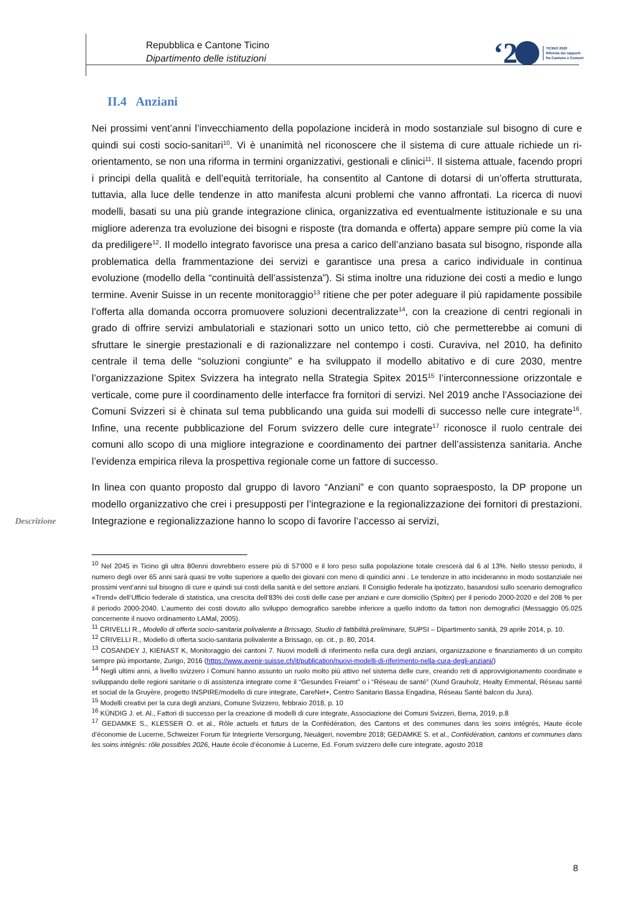Repubblica e Cantone Ticino
Dipartimento delle istituzioni
‘2
TICINO 2020
Riforma dei rapporti
fra Cantone e Comuni
Descrizione
II.4 Anziani
Nei prossimi vent’anni l’invecchiamento della popolazione inciderà in modo sostanziale sul bisogno di cure e quindi sui costi socio-sanitari<sup>10</sup>. Vi è unanimità nel riconoscere che il sistema di cure attuale richiede un ri-orientamento, se non una riforma in termini organizzativi, gestionali e clinici<sup>11</sup>. Il sistema attuale, facendo propri i principi della qualità e dell’equità territoriale, ha consentito al Cantone di dotarsi di un’offerta strutturata, tuttavia, alla luce delle tendenze in atto manifesta alcuni problemi che vanno affrontati. La ricerca di nuovi modelli, basati su una più grande integrazione clinica, organizzativa ed eventualmente istituzionale e su una migliore aderenza tra evoluzione dei bisogni e risposte (tra domanda e offerta) appare sempre più come la via da prediligere<sup>12</sup>. Il modello integrato favorisce una presa a carico dell’anziano basata sul bisogno, risponde alla problematica della frammentazione dei servizi e garantisce una presa a carico individuale in continua evoluzione (modello della “continuità dell’assistenza”). Si stima inoltre una riduzione dei costi a medio e lungo termine. Avenir Suisse in un recente monitoraggio<sup>13</sup> ritiene che per poter adeguare il più rapidamente possibile l’offerta alla domanda occorra promuovere soluzioni decentralizzate<sup>14</sup>, con la creazione di centri regionali in grado di offrire servizi ambulatoriali e stazionari sotto un unico tetto, ciò che permetterebbe ai comuni di sfruttare le sinergie prestazionali e di razionalizzare nel contempo i costi. Curaviva, nel 2010, ha definito centrale il tema delle “soluzioni congiunte” e ha sviluppato il modello abitativo e di cure 2030, mentre l’organizzazione Spitex Svizzera ha integrato nella Strategia Spitex 2015<sup>15</sup> l’interconnessione orizzontale e verticale, come pure il coordinamento delle interfacce fra fornitori di servizi. Nel 2019 anche l’Associazione dei Comuni Svizzeri si è chinata sul tema pubblicando una guida sui modelli di successo nelle cure integrate<sup>16</sup>. Infine, una recente pubblicazione del Forum svizzero delle cure integrate<sup>17</sup> riconosce il ruolo centrale dei comuni allo scopo di una migliore integrazione e coordinamento dei partner dell’assistenza sanitaria. Anche l’evidenza empirica rileva la prospettiva regionale come un fattore di successo.
In linea con quanto proposto dal gruppo di lavoro “Anziani” e con quanto sopraesposto, la DP propone un modello organizzativo che crei i presupposti per l’integrazione e la regionalizzazione dei fornitori di prestazioni. Integrazione e regionalizzazione hanno lo scopo di favorire l’accesso ai servizi,
<sup>10</sup> Nel 2045 in Ticino gli ultra 80enni dovrebbero essere più di 57'000 e il loro peso sulla popolazione totale crescerà dal 6 al 13%. Nello stesso periodo, il numero degli over 65 anni sarà quasi tre volte superiore a quello dei giovani con meno di quindici anni . Le tendenze in atto incideranno in modo sostanziale nei prossimi vent’anni sul bisogno di cure e quindi sui costi della sanità e del settore anziani. Il Consiglio federale ha ipotizzato, basandosi sullo scenario demografico «Trend» dell’Ufficio federale di statistica, una crescita dell’83% dei costi delle case per anziani e cure domicilio (Spitex) per il periodo 2000-2020 e del 208 % per il periodo 2000-2040. L’aumento dei costi dovuto allo sviluppo demografico sarebbe inferiore a quello indotto da fattori non demografici (Messaggio 05.025 concernente il nuovo ordinamento LAMal, 2005).
<sup>11</sup> CRIVELLI R., Modello di offerta socio-sanitaria polivalente a Brissago, Studio di fattibilità preliminare, SUPSI – Dipartimento sanità, 29 aprile 2014, p. 10.
<sup>12</sup> CRIVELLI R., Modello di offerta socio-sanitaria polivalente a Brissago, op. cit., p. 80, 2014.
<sup>13</sup> COSANDEY J, KIENAST K, Monitoraggio dei cantoni 7. Nuovi modelli di riferimento nella cura degli anziani, organizzazione e finanziamento di un compito sempre più importante, Zurigo, 2016 (https://www.avenir-suisse.ch/it/publication/nuovi-modelli-di-riferimento-nella-cura-degli-anziani/)
<sup>14</sup> Negli ultimi anni, a livello svizzero i Comuni hanno assunto un ruolo molto più attivo nel sistema delle cure, creando reti di approvvigionamento coordinate e sviluppando delle regioni sanitarie o di assistenza integrate come il “Gesundes Freiamt” o i “Réseau de santé” (Xund Grauholz, Healty Emmental, Réseau santé et social de la Gruyère, progetto INSPIRE/modello di cure integrate, CareNet+, Centro Sanitario Bassa Engadina, Réseau Santé balcon du Jura).
<sup>15</sup> Modelli creativi per la cura degli anziani, Comune Svizzero, febbraio 2018, p. 10
<sup>16</sup> KÜNDIG J. et. Al., Fattori di successo per la creazione di modelli di cure integrate, Associazione dei Comuni Svizzeri, Berna, 2019, p.8
<sup>17</sup> GEDAMKE S., KLESSER O. et al., Rôle actuels et futurs de la Confédération, des Cantons et des communes dans les soins intégrés, Haute école d’économie de Lucerne, Schweizer Forum für Integrierte Versorgung, Neuägeri, novembre 2018; GEDAMKE S. et al., Confédération, cantons et communes dans les soins intégrés: rôle possibles 2026, Haute école d’économie à Lucerne, Ed. Forum svizzero delle cure integrate, agosto 2018
8